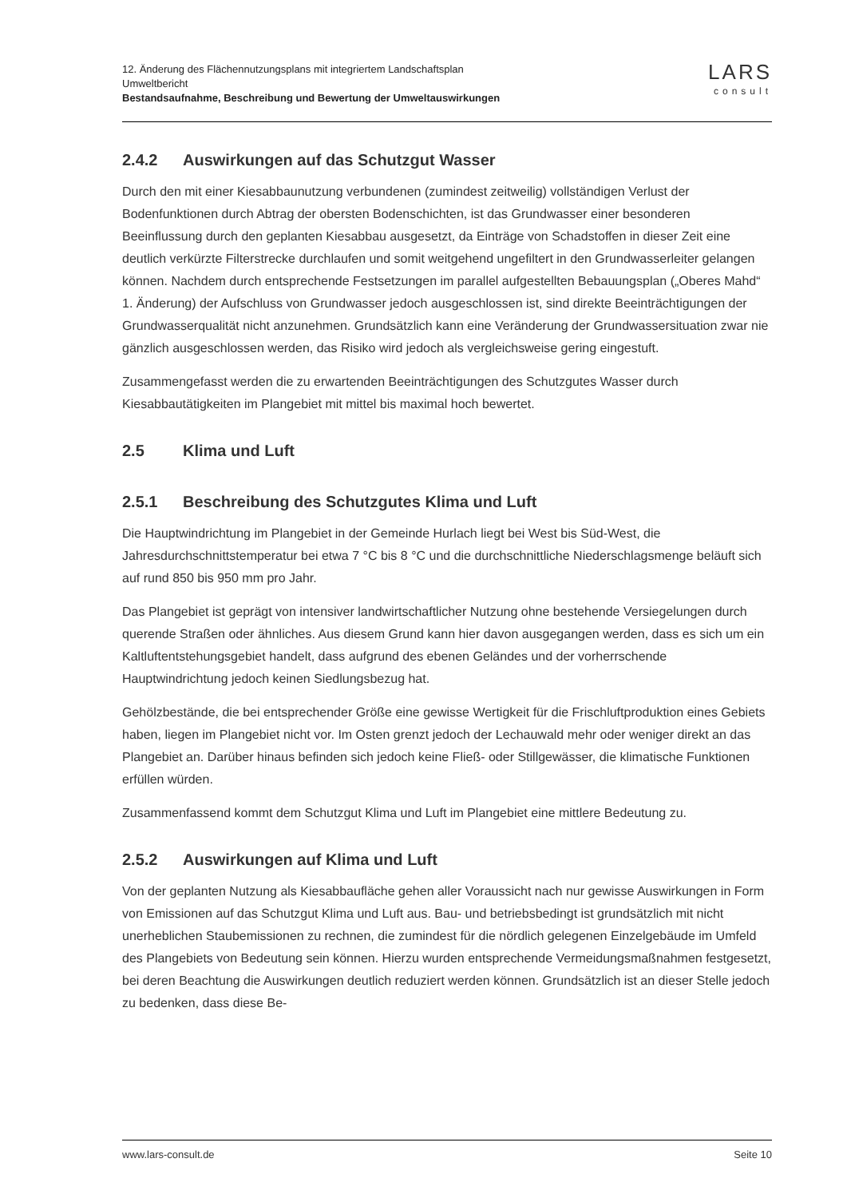12. Änderung des Flächennutzungsplans mit integriertem Landschaftsplan
Umweltbericht
Bestandsaufnahme, Beschreibung und Bewertung der Umweltauswirkungen
LARS
consult
2.4.2 Auswirkungen auf das Schutzgut Wasser
Durch den mit einer Kiesabbaunutzung verbundenen (zumindest zeitweilig) vollständigen Verlust der Bodenfunktionen durch Abtrag der obersten Bodenschichten, ist das Grundwasser einer besonderen Beeinflussung durch den geplanten Kiesabbau ausgesetzt, da Einträge von Schadstoffen in dieser Zeit eine deutlich verkürzte Filterstrecke durchlaufen und somit weitgehend ungefiltert in den Grundwasserleiter gelangen können. Nachdem durch entsprechende Festsetzungen im parallel aufgestellten Bebauungsplan („Oberes Mahd“ 1. Änderung) der Aufschluss von Grundwasser jedoch ausgeschlossen ist, sind direkte Beeinträchtigungen der Grundwasserqualität nicht anzunehmen. Grundsätzlich kann eine Veränderung der Grundwassersituation zwar nie gänzlich ausgeschlossen werden, das Risiko wird jedoch als vergleichsweise gering eingestuft.
Zusammengefasst werden die zu erwartenden Beeinträchtigungen des Schutzgutes Wasser durch Kiesabbautätigkeiten im Plangebiet mit mittel bis maximal hoch bewertet.
2.5 Klima und Luft
2.5.1 Beschreibung des Schutzgutes Klima und Luft
Die Hauptwindrichtung im Plangebiet in der Gemeinde Hurlach liegt bei West bis Süd-West, die Jahresdurchschnittstemperatur bei etwa 7 °C bis 8 °C und die durchschnittliche Niederschlagsmenge beläuft sich auf rund 850 bis 950 mm pro Jahr.
Das Plangebiet ist geprägt von intensiver landwirtschaftlicher Nutzung ohne bestehende Versiegelungen durch querende Straßen oder ähnliches. Aus diesem Grund kann hier davon ausgegangen werden, dass es sich um ein Kaltluftentstehungsgebiet handelt, dass aufgrund des ebenen Geländes und der vorherrschende Hauptwindrichtung jedoch keinen Siedlungsbezug hat.
Gehölzbestände, die bei entsprechender Größe eine gewisse Wertigkeit für die Frischluftproduktion eines Gebiets haben, liegen im Plangebiet nicht vor. Im Osten grenzt jedoch der Lechauwald mehr oder weniger direkt an das Plangebiet an. Darüber hinaus befinden sich jedoch keine Fließ- oder Stillgewässer, die klimatische Funktionen erfüllen würden.
Zusammenfassend kommt dem Schutzgut Klima und Luft im Plangebiet eine mittlere Bedeutung zu.
2.5.2 Auswirkungen auf Klima und Luft
Von der geplanten Nutzung als Kiesabbaufläche gehen aller Voraussicht nach nur gewisse Auswirkungen in Form von Emissionen auf das Schutzgut Klima und Luft aus. Bau- und betriebsbedingt ist grundsätzlich mit nicht unerheblichen Staubemissionen zu rechnen, die zumindest für die nördlich gelegenen Einzelgebäude im Umfeld des Plangebiets von Bedeutung sein können. Hierzu wurden entsprechende Vermeidungsmaßnahmen festgesetzt, bei deren Beachtung die Auswirkungen deutlich reduziert werden können. Grundsätzlich ist an dieser Stelle jedoch zu bedenken, dass diese Be-
www.lars-consult.de Seite 10